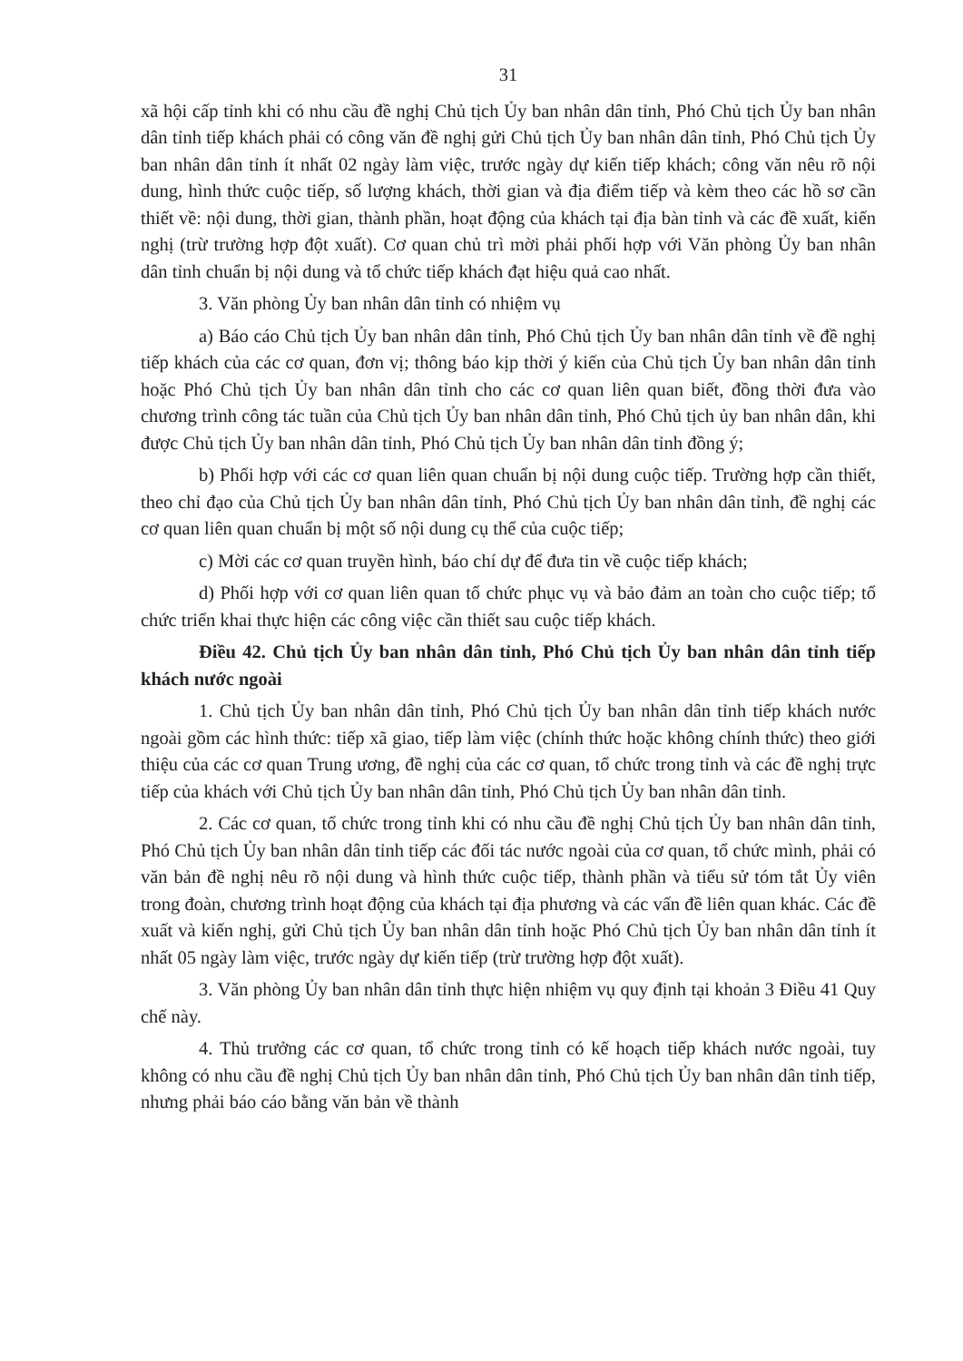31
xã hội cấp tỉnh khi có nhu cầu đề nghị Chủ tịch Ủy ban nhân dân tỉnh, Phó Chủ tịch Ủy ban nhân dân tỉnh tiếp khách phải có công văn đề nghị gửi Chủ tịch Ủy ban nhân dân tỉnh, Phó Chủ tịch Ủy ban nhân dân tỉnh ít nhất 02 ngày làm việc, trước ngày dự kiến tiếp khách; công văn nêu rõ nội dung, hình thức cuộc tiếp, số lượng khách, thời gian và địa điểm tiếp và kèm theo các hồ sơ cần thiết về: nội dung, thời gian, thành phần, hoạt động của khách tại địa bàn tỉnh và các đề xuất, kiến nghị (trừ trường hợp đột xuất). Cơ quan chủ trì mời phải phối hợp với Văn phòng Ủy ban nhân dân tỉnh chuẩn bị nội dung và tổ chức tiếp khách đạt hiệu quả cao nhất.
3. Văn phòng Ủy ban nhân dân tỉnh có nhiệm vụ
a) Báo cáo Chủ tịch Ủy ban nhân dân tỉnh, Phó Chủ tịch Ủy ban nhân dân tỉnh về đề nghị tiếp khách của các cơ quan, đơn vị; thông báo kịp thời ý kiến của Chủ tịch Ủy ban nhân dân tỉnh hoặc Phó Chủ tịch Ủy ban nhân dân tỉnh cho các cơ quan liên quan biết, đồng thời đưa vào chương trình công tác tuần của Chủ tịch Ủy ban nhân dân tỉnh, Phó Chủ tịch ủy ban nhân dân, khi được Chủ tịch Ủy ban nhân dân tỉnh, Phó Chủ tịch Ủy ban nhân dân tỉnh đồng ý;
b) Phối hợp với các cơ quan liên quan chuẩn bị nội dung cuộc tiếp. Trường hợp cần thiết, theo chỉ đạo của Chủ tịch Ủy ban nhân dân tỉnh, Phó Chủ tịch Ủy ban nhân dân tỉnh, đề nghị các cơ quan liên quan chuẩn bị một số nội dung cụ thể của cuộc tiếp;
c) Mời các cơ quan truyền hình, báo chí dự để đưa tin về cuộc tiếp khách;
d) Phối hợp với cơ quan liên quan tổ chức phục vụ và bảo đảm an toàn cho cuộc tiếp; tổ chức triển khai thực hiện các công việc cần thiết sau cuộc tiếp khách.
Điều 42. Chủ tịch Ủy ban nhân dân tỉnh, Phó Chủ tịch Ủy ban nhân dân tỉnh tiếp khách nước ngoài
1. Chủ tịch Ủy ban nhân dân tỉnh, Phó Chủ tịch Ủy ban nhân dân tỉnh tiếp khách nước ngoài gồm các hình thức: tiếp xã giao, tiếp làm việc (chính thức hoặc không chính thức) theo giới thiệu của các cơ quan Trung ương, đề nghị của các cơ quan, tổ chức trong tỉnh và các đề nghị trực tiếp của khách với Chủ tịch Ủy ban nhân dân tỉnh, Phó Chủ tịch Ủy ban nhân dân tỉnh.
2. Các cơ quan, tổ chức trong tỉnh khi có nhu cầu đề nghị Chủ tịch Ủy ban nhân dân tỉnh, Phó Chủ tịch Ủy ban nhân dân tỉnh tiếp các đối tác nước ngoài của cơ quan, tổ chức mình, phải có văn bản đề nghị nêu rõ nội dung và hình thức cuộc tiếp, thành phần và tiểu sử tóm tắt Ủy viên trong đoàn, chương trình hoạt động của khách tại địa phương và các vấn đề liên quan khác. Các đề xuất và kiến nghị, gửi Chủ tịch Ủy ban nhân dân tỉnh hoặc Phó Chủ tịch Ủy ban nhân dân tỉnh ít nhất 05 ngày làm việc, trước ngày dự kiến tiếp (trừ trường hợp đột xuất).
3. Văn phòng Ủy ban nhân dân tỉnh thực hiện nhiệm vụ quy định tại khoản 3 Điều 41 Quy chế này.
4. Thủ trưởng các cơ quan, tổ chức trong tỉnh có kế hoạch tiếp khách nước ngoài, tuy không có nhu cầu đề nghị Chủ tịch Ủy ban nhân dân tỉnh, Phó Chủ tịch Ủy ban nhân dân tỉnh tiếp, nhưng phải báo cáo bằng văn bản về thành